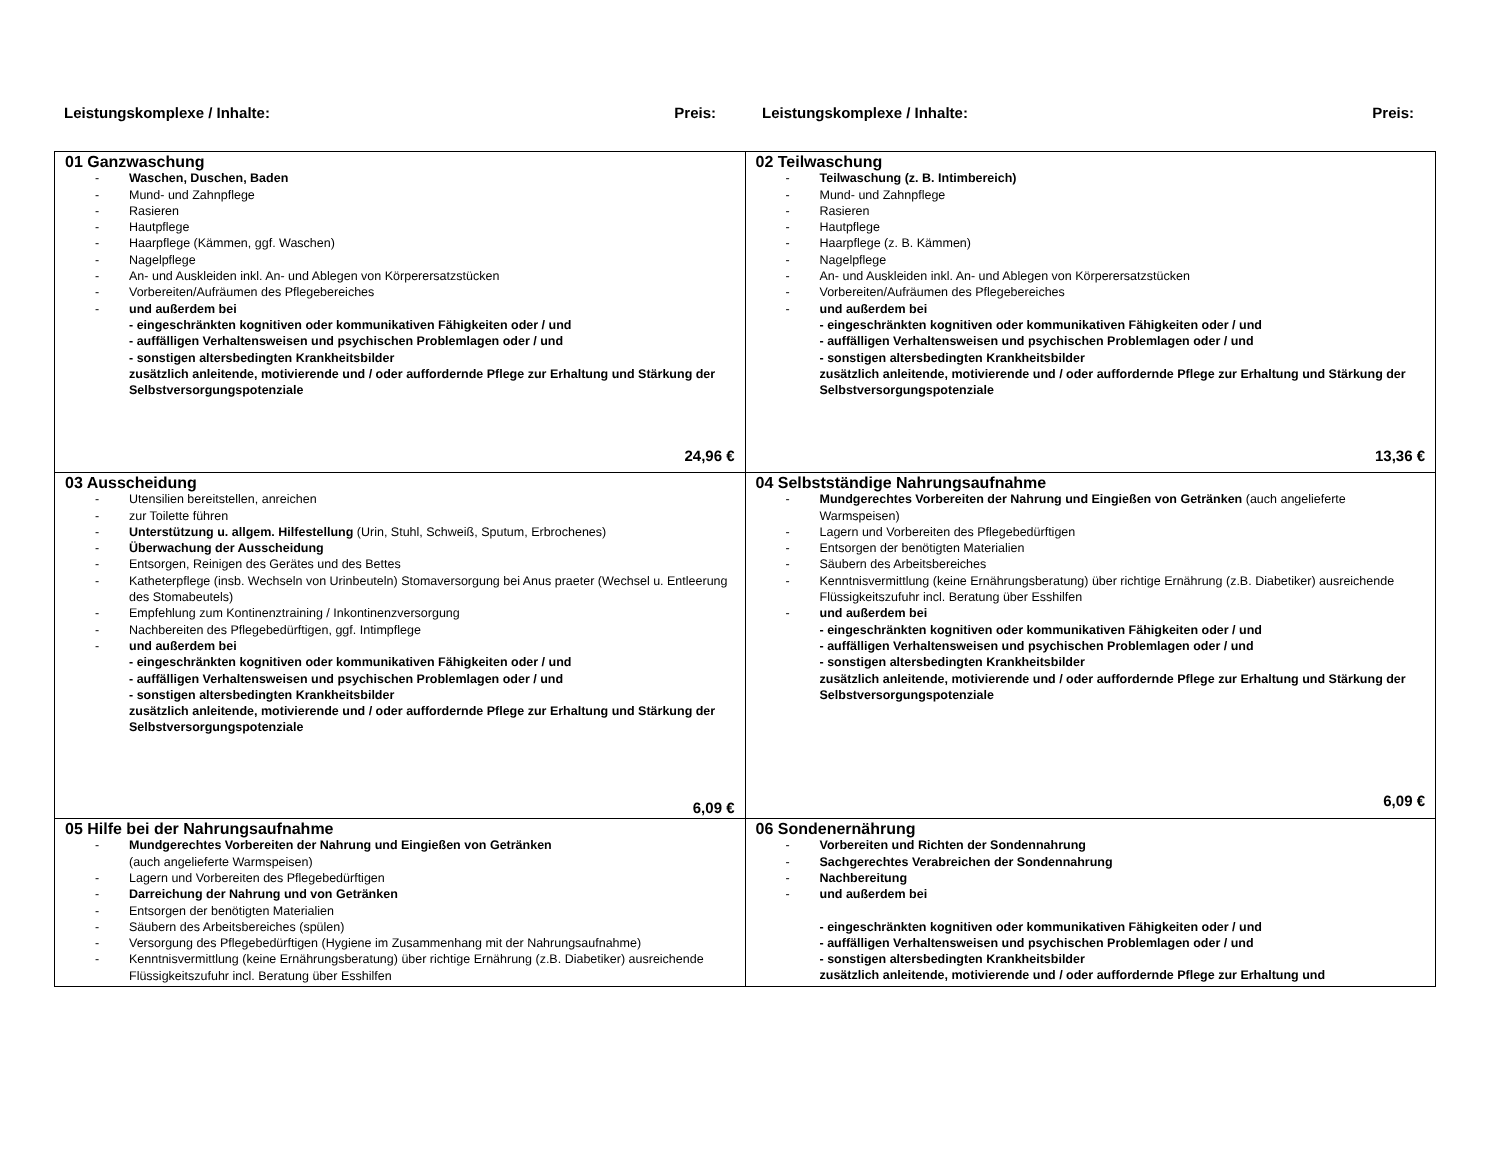Leistungskomplexe / Inhalte: Preis:
Leistungskomplexe / Inhalte: Preis:
| 01 Ganzwaschung - Waschen, Duschen, Baden - Mund- und Zahnpflege - Rasieren - Hautpflege - Haarpflege (Kämmen, ggf. Waschen) - Nagelpflege - An- und Auskleiden inkl. An- und Ablegen von Körperersatzstücken - Vorbereiten/Aufräumen des Pflegebereiches - und außerdem bei - eingeschränkten kognitiven oder kommunikativen Fähigkeiten oder / und - auffälligen Verhaltensweisen und psychischen Problemlagen oder / und - sonstigen altersbedingten Krankheitsbilder zusätzlich anleitende, motivierende und / oder auffordernde Pflege zur Erhaltung und Stärkung der Selbstversorgungspotenziale 24,96 € | 02 Teilwaschung - Teilwaschung (z. B. Intimbereich) - Mund- und Zahnpflege - Rasieren - Hautpflege - Haarpflege (z. B. Kämmen) - Nagelpflege - An- und Auskleiden inkl. An- und Ablegen von Körperersatzstücken - Vorbereiten/Aufräumen des Pflegebereiches - und außerdem bei - eingeschränkten kognitiven oder kommunikativen Fähigkeiten oder / und - auffälligen Verhaltensweisen und psychischen Problemlagen oder / und - sonstigen altersbedingten Krankheitsbilder zusätzlich anleitende, motivierende und / oder auffordernde Pflege zur Erhaltung und Stärkung der Selbstversorgungspotenziale 13,36 € |
| 03 Ausscheidung - Utensilien bereitstellen, anreichen - zur Toilette führen - Unterstützung u. allgem. Hilfestellung (Urin, Stuhl, Schweiß, Sputum, Erbrochenes) - Überwachung der Ausscheidung - Entsorgen, Reinigen des Gerätes und des Bettes - Katheterpflege (insb. Wechseln von Urinbeuteln) Stomaversorgung bei Anus praeter (Wechsel u. Entleerung des Stomabeutels) - Empfehlung zum Kontinenztraining / Inkontinenzversorgung - Nachbereiten des Pflegebedürftigen, ggf. Intimpflege - und außerdem bei - eingeschränkten kognitiven oder kommunikativen Fähigkeiten oder / und - auffälligen Verhaltensweisen und psychischen Problemlagen oder / und - sonstigen altersbedingten Krankheitsbilder zusätzlich anleitende, motivierende und / oder auffordernde Pflege zur Erhaltung und Stärkung der Selbstversorgungspotenziale 6,09 € | 04 Selbstständige Nahrungsaufnahme - Mundgerechtes Vorbereiten der Nahrung und Eingießen von Getränken (auch angelieferte Warmspeisen) - Lagern und Vorbereiten des Pflegebedürftigen - Entsorgen der benötigten Materialien - Säubern des Arbeitsbereiches - Kenntnisvermittlung (keine Ernährungsberatung) über richtige Ernährung (z.B. Diabetiker) ausreichende Flüssigkeitszufuhr incl. Beratung über Esshilfen - und außerdem bei - eingeschränkten kognitiven oder kommunikativen Fähigkeiten oder / und - auffälligen Verhaltensweisen und psychischen Problemlagen oder / und - sonstigen altersbedingten Krankheitsbilder zusätzlich anleitende, motivierende und / oder auffordernde Pflege zur Erhaltung und Stärkung der Selbstversorgungspotenziale 6,09 € |
| 05 Hilfe bei der Nahrungsaufnahme - Mundgerechtes Vorbereiten der Nahrung und Eingießen von Getränken (auch angelieferte Warmspeisen) - Lagern und Vorbereiten des Pflegebedürftigen - Darreichung der Nahrung und von Getränken - Entsorgen der benötigten Materialien - Säubern des Arbeitsbereiches (spülen) - Versorgung des Pflegebedürftigen (Hygiene im Zusammenhang mit der Nahrungsaufnahme) - Kenntnisvermittlung (keine Ernährungsberatung) über richtige Ernährung (z.B. Diabetiker) ausreichende Flüssigkeitszufuhr incl. Beratung über Esshilfen | 06 Sondenernährung - Vorbereiten und Richten der Sondennahrung - Sachgerechtes Verabreichen der Sondennahrung - Nachbereitung - und außerdem bei - eingeschränkten kognitiven oder kommunikativen Fähigkeiten oder / und - auffälligen Verhaltensweisen und psychischen Problemlagen oder / und - sonstigen altersbedingten Krankheitsbilder zusätzlich anleitende, motivierende und / oder auffordernde Pflege zur Erhaltung und |